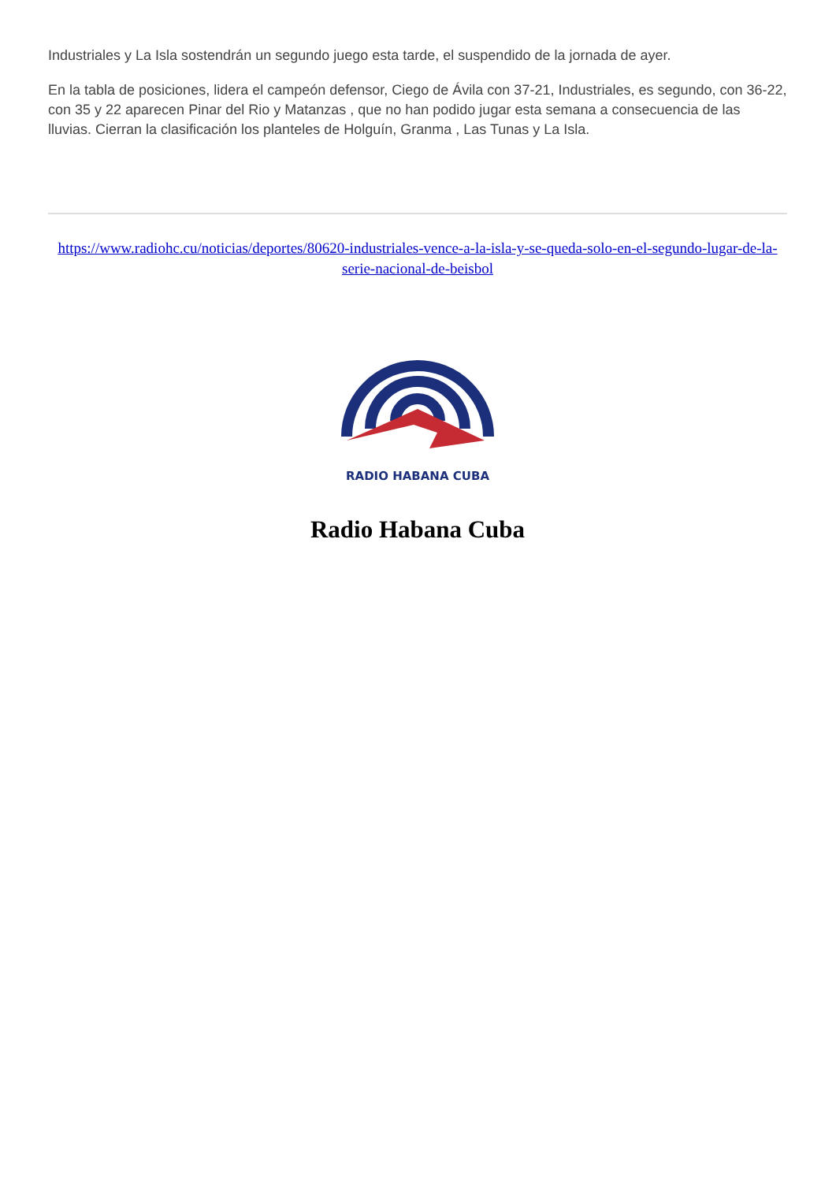Industriales y La Isla sostendrán un segundo juego esta tarde, el suspendido de la jornada de ayer.
En la tabla de posiciones, lidera el campeón defensor, Ciego de Ávila con 37-21, Industriales, es segundo, con 36-22, con 35 y 22 aparecen Pinar del Rio y Matanzas , que no han podido jugar esta semana a consecuencia de las lluvias. Cierran la clasificación los planteles de Holguín, Granma , Las Tunas y La Isla.
https://www.radiohc.cu/noticias/deportes/80620-industriales-vence-a-la-isla-y-se-queda-solo-en-el-segundo-lugar-de-la-serie-nacional-de-beisbol
RADIO HABANA CUBA
Radio Habana Cuba